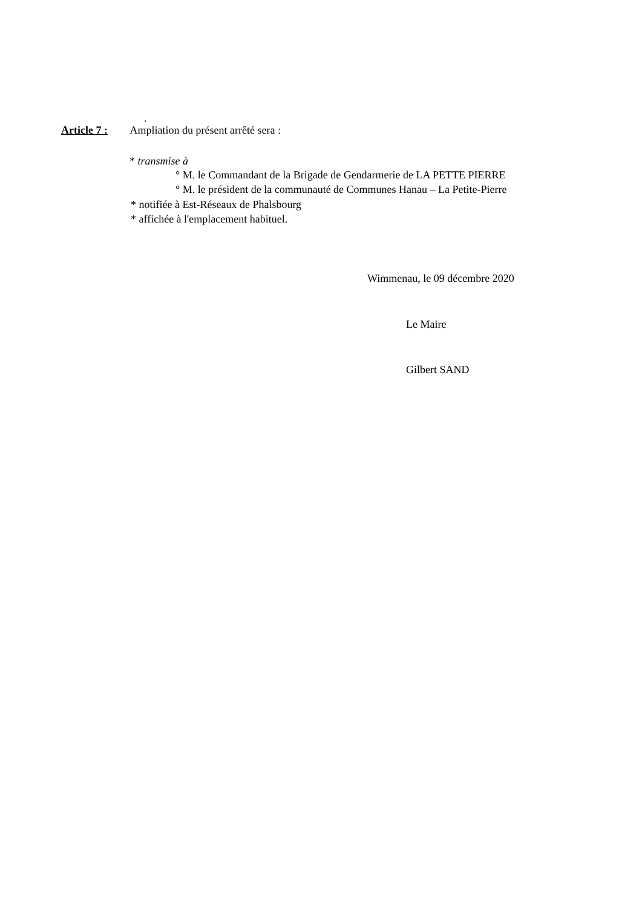.
Article 7 : Ampliation du présent arrêté sera :
* transmise à
° M. le Commandant de la Brigade de Gendarmerie de LA PETTE PIERRE
° M. le président de la communauté de Communes Hanau – La Petite-Pierre
* notifiée à Est-Réseaux de Phalsbourg
* affichée à l'emplacement habituel.
Wimmenau, le 09 décembre 2020
Le Maire
Gilbert SAND